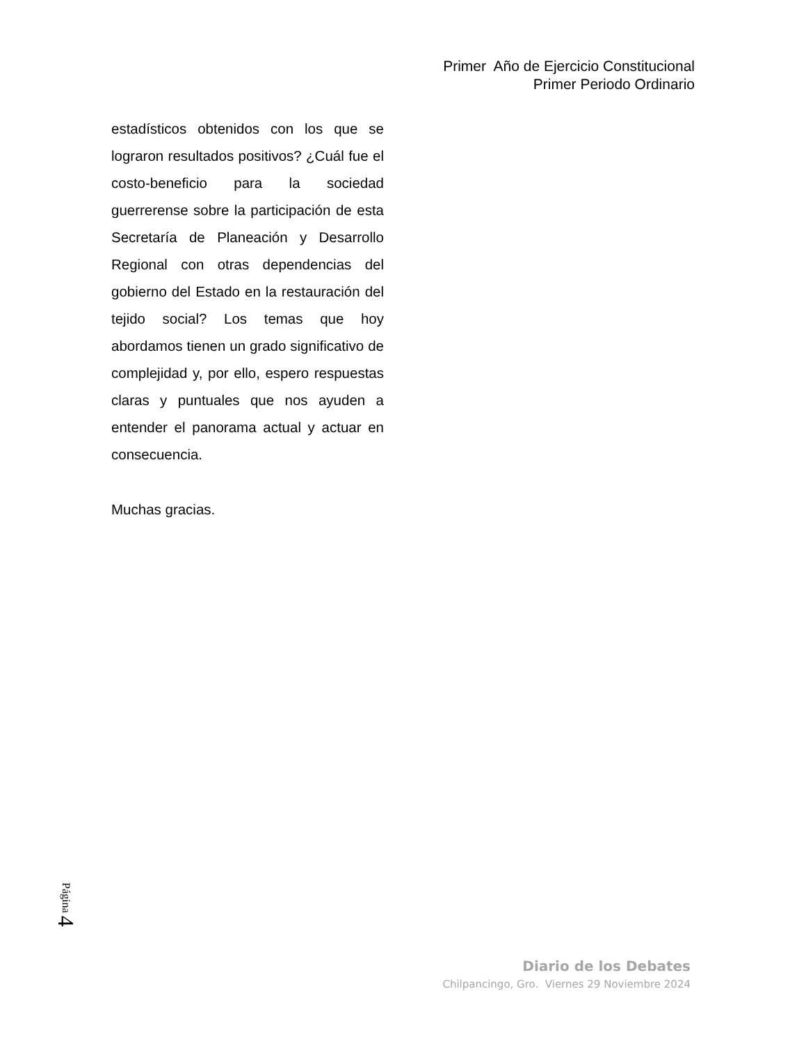Primer Año de Ejercicio Constitucional
Primer Periodo Ordinario
estadísticos obtenidos con los que se lograron resultados positivos? ¿Cuál fue el costo-beneficio para la sociedad guerrerense sobre la participación de esta Secretaría de Planeación y Desarrollo Regional con otras dependencias del gobierno del Estado en la restauración del tejido social? Los temas que hoy abordamos tienen un grado significativo de complejidad y, por ello, espero respuestas claras y puntuales que nos ayuden a entender el panorama actual y actuar en consecuencia.
Muchas gracias.
Página 4
Diario de los Debates
Chilpancingo, Gro. Viernes 29 Noviembre 2024